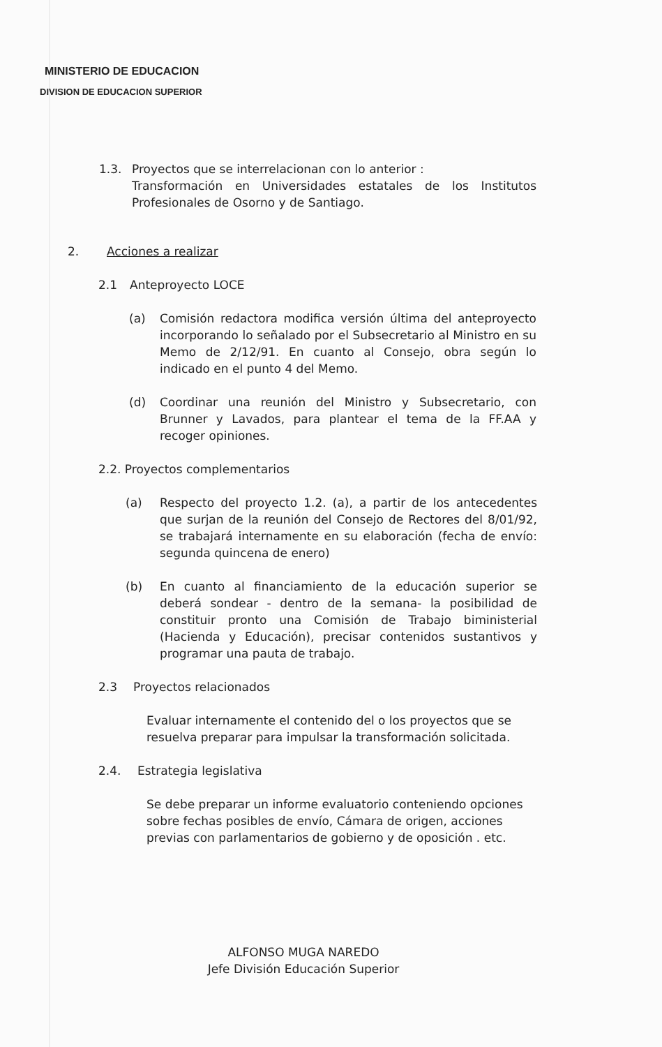MINISTERIO DE EDUCACION
DIVISION DE EDUCACION SUPERIOR
1.3. Proyectos que se interrelacionan con lo anterior :
Transformación en Universidades estatales de los Institutos Profesionales de Osorno y de Santiago.
2. Acciones a realizar
2.1 Anteproyecto LOCE
(a) Comisión redactora modifica versión última del anteproyecto incorporando lo señalado por el Subsecretario al Ministro en su Memo de 2/12/91. En cuanto al Consejo, obra según lo indicado en el punto 4 del Memo.
(d) Coordinar una reunión del Ministro y Subsecretario, con Brunner y Lavados, para plantear el tema de la FF.AA y recoger opiniones.
2.2. Proyectos complementarios
(a) Respecto del proyecto 1.2. (a), a partir de los antecedentes que surjan de la reunión del Consejo de Rectores del 8/01/92, se trabajará internamente en su elaboración (fecha de envío: segunda quincena de enero)
(b) En cuanto al financiamiento de la educación superior se deberá sondear - dentro de la semana- la posibilidad de constituir pronto una Comisión de Trabajo biministerial (Hacienda y Educación), precisar contenidos sustantivos y programar una pauta de trabajo.
2.3 Proyectos relacionados
Evaluar internamente el contenido del o los proyectos que se resuelva preparar para impulsar la transformación solicitada.
2.4. Estrategia legislativa
Se debe preparar un informe evaluatorio conteniendo opciones sobre fechas posibles de envío, Cámara de origen, acciones previas con parlamentarios de gobierno y de oposición . etc.
ALFONSO MUGA NAREDO
Jefe División Educación Superior